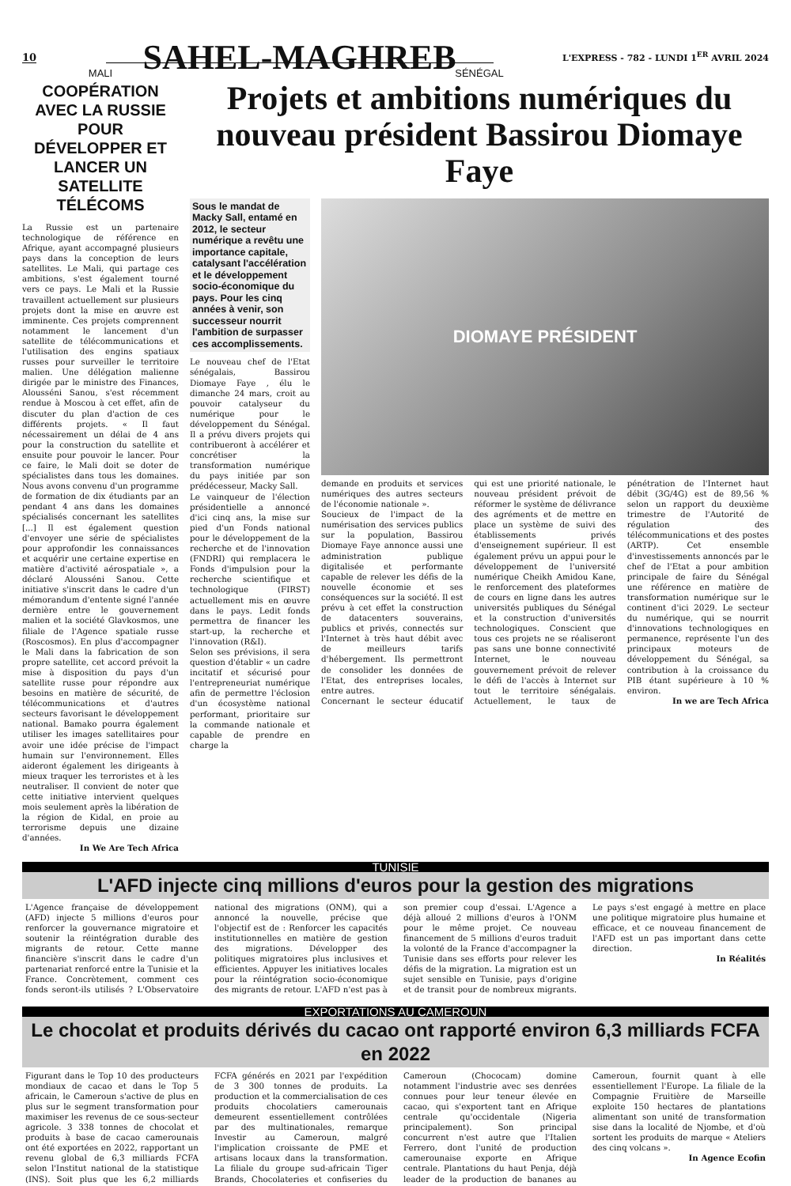10 SAHEL-MAGHREB L'EXPRESS - 782 - LUNDI 1<sup>ER</sup> AVRIL 2024
MALI
COOPÉRATION AVEC LA RUSSIE POUR DÉVELOPPER ET LANCER UN SATELLITE TÉLÉCOMS
La Russie est un partenaire technologique de référence en Afrique, ayant accompagné plusieurs pays dans la conception de leurs satellites. Le Mali, qui partage ces ambitions, s'est également tourné vers ce pays. Le Mali et la Russie travaillent actuellement sur plusieurs projets dont la mise en œuvre est imminente. Ces projets comprennent notamment le lancement d'un satellite de télécommunications et l'utilisation des engins spatiaux russes pour surveiller le territoire malien. Une délégation malienne dirigée par le ministre des Finances, Alousséni Sanou, s'est récemment rendue à Moscou à cet effet, afin de discuter du plan d'action de ces différents projets. « Il faut nécessairement un délai de 4 ans pour la construction du satellite et ensuite pour pouvoir le lancer. Pour ce faire, le Mali doit se doter de spécialistes dans tous les domaines. Nous avons convenu d'un programme de formation de dix étudiants par an pendant 4 ans dans les domaines spécialisés concernant les satellites [...] Il est également question d'envoyer une série de spécialistes pour approfondir les connaissances et acquérir une certaine expertise en matière d'activité aérospatiale », a déclaré Alousséni Sanou. Cette initiative s'inscrit dans le cadre d'un mémorandum d'entente signé l'année dernière entre le gouvernement malien et la société Glavkosmos, une filiale de l'Agence spatiale russe (Roscosmos). En plus d'accompagner le Mali dans la fabrication de son propre satellite, cet accord prévoit la mise à disposition du pays d'un satellite russe pour répondre aux besoins en matière de sécurité, de télécommunications et d'autres secteurs favorisant le développement national. Bamako pourra également utiliser les images satellitaires pour avoir une idée précise de l'impact humain sur l'environnement. Elles aideront également les dirigeants à mieux traquer les terroristes et à les neutraliser. Il convient de noter que cette initiative intervient quelques mois seulement après la libération de la région de Kidal, en proie au terrorisme depuis une dizaine d'années.
In We Are Tech Africa
SÉNÉGAL
Projets et ambitions numériques du nouveau président Bassirou Diomaye Faye
Sous le mandat de Macky Sall, entamé en 2012, le secteur numérique a revêtu une importance capitale, catalysant l'accélération et le développement socio-économique du pays. Pour les cinq années à venir, son successeur nourrit l'ambition de surpasser ces accomplissements.
Le nouveau chef de l'Etat sénégalais, Bassirou Diomaye Faye , élu le dimanche 24 mars, croit au pouvoir catalyseur du numérique pour le développement du Sénégal. Il a prévu divers projets qui contribueront à accélérer et concrétiser la transformation numérique du pays initiée par son prédécesseur, Macky Sall.
Le vainqueur de l'élection présidentielle a annoncé d'ici cinq ans, la mise sur pied d'un Fonds national pour le développement de la recherche et de l'innovation (FNDRI) qui remplacera le Fonds d'impulsion pour la recherche scientifique et technologique (FIRST) actuellement mis en œuvre dans le pays. Ledit fonds permettra de financer les start-up, la recherche et l'innovation (R&I).
Selon ses prévisions, il sera question d'établir « un cadre incitatif et sécurisé pour l'entrepreneuriat numérique afin de permettre l'éclosion d'un écosystème national performant, prioritaire sur la commande nationale et capable de prendre en charge la
DIOMAYE PRÉSIDENT
demande en produits et services numériques des autres secteurs de l'économie nationale ».
Soucieux de l'impact de la numérisation des services publics sur la population, Bassirou Diomaye Faye annonce aussi une administration publique digitalisée et performante capable de relever les défis de la nouvelle économie et ses conséquences sur la société. Il est prévu à cet effet la construction de datacenters souverains, publics et privés, connectés sur l'Internet à très haut débit avec de meilleurs tarifs d'hébergement. Ils permettront de consolider les données de l'Etat, des entreprises locales, entre autres.
Concernant le secteur éducatif qui est une priorité nationale, le nouveau président prévoit de réformer le système de délivrance des agréments et de mettre en place un système de suivi des établissements privés d'enseignement supérieur. Il est également prévu un appui pour le développement de l'université numérique Cheikh Amidou Kane, le renforcement des plateformes de cours en ligne dans les autres universités publiques du Sénégal et la construction d'universités technologiques. Conscient que tous ces projets ne se réaliseront pas sans une bonne connectivité Internet, le nouveau gouvernement prévoit de relever le défi de l'accès à Internet sur tout le territoire sénégalais. Actuellement, le taux de pénétration de l'Internet haut débit (3G/4G) est de 89,56 % selon un rapport du deuxième trimestre de l'Autorité de régulation des télécommunications et des postes (ARTP). Cet ensemble d'investissements annoncés par le chef de l'Etat a pour ambition principale de faire du Sénégal une référence en matière de transformation numérique sur le continent d'ici 2029. Le secteur du numérique, qui se nourrit d'innovations technologiques en permanence, représente l'un des principaux moteurs de développement du Sénégal, sa contribution à la croissance du PIB étant supérieure à 10 % environ.
In we are Tech Africa
TUNISIE
L'AFD injecte cinq millions d'euros pour la gestion des migrations
L'Agence française de développement (AFD) injecte 5 millions d'euros pour renforcer la gouvernance migratoire et soutenir la réintégration durable des migrants de retour. Cette manne financière s'inscrit dans le cadre d'un partenariat renforcé entre la Tunisie et la France. Concrètement, comment ces fonds seront-ils utilisés ? L'Observatoire national des migrations (ONM), qui a annoncé la nouvelle, précise que l'objectif est de : Renforcer les capacités institutionnelles en matière de gestion des migrations. Développer des politiques migratoires plus inclusives et efficientes. Appuyer les initiatives locales pour la réintégration socio-économique des migrants de retour. L'AFD n'est pas à son premier coup d'essai. L'Agence a déjà alloué 2 millions d'euros à l'ONM pour le même projet. Ce nouveau financement de 5 millions d'euros traduit la volonté de la France d'accompagner la Tunisie dans ses efforts pour relever les défis de la migration. La migration est un sujet sensible en Tunisie, pays d'origine et de transit pour de nombreux migrants. Le pays s'est engagé à mettre en place une politique migratoire plus humaine et efficace, et ce nouveau financement de l'AFD est un pas important dans cette direction.
In Réalités
EXPORTATIONS AU CAMEROUN
Le chocolat et produits dérivés du cacao ont rapporté environ 6,3 milliards FCFA en 2022
Figurant dans le Top 10 des producteurs mondiaux de cacao et dans le Top 5 africain, le Cameroun s'active de plus en plus sur le segment transformation pour maximiser les revenus de ce sous-secteur agricole. 3 338 tonnes de chocolat et produits à base de cacao camerounais ont été exportées en 2022, rapportant un revenu global de 6,3 milliards FCFA selon l'Institut national de la statistique (INS). Soit plus que les 6,2 milliards FCFA générés en 2021 par l'expédition de 3 300 tonnes de produits. La production et la commercialisation de ces produits chocolatiers camerounais demeurent essentiellement contrôlées par des multinationales, remarque Investir au Cameroun, malgré l'implication croissante de PME et artisans locaux dans la transformation. La filiale du groupe sud-africain Tiger Brands, Chocolateries et confiseries du Cameroun (Chococam) domine notamment l'industrie avec ses denrées connues pour leur teneur élevée en cacao, qui s'exportent tant en Afrique centrale qu'occidentale (Nigeria principalement). Son principal concurrent n'est autre que l'Italien Ferrero, dont l'unité de production camerounaise exporte en Afrique centrale. Plantations du haut Penja, déjà leader de la production de bananes au Cameroun, fournit quant à elle essentiellement l'Europe. La filiale de la Compagnie Fruitière de Marseille exploite 150 hectares de plantations alimentant son unité de transformation sise dans la localité de Njombe, et d'où sortent les produits de marque « Ateliers des cinq volcans ».
In Agence Ecofin